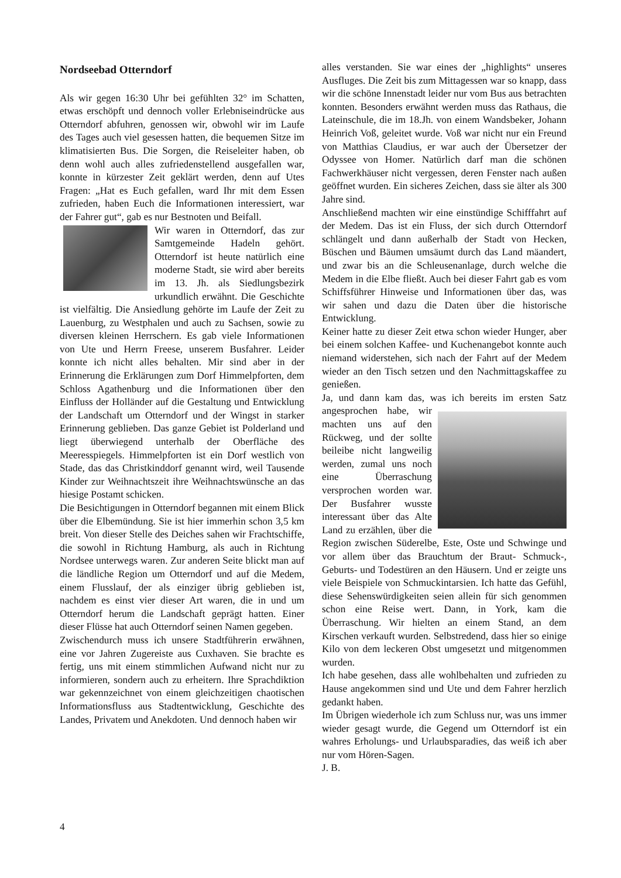Nordseebad Otterndorf
Als wir gegen 16:30 Uhr bei gefühlten 32° im Schatten, etwas erschöpft und dennoch voller Erlebniseindrücke aus Otterndorf abfuhren, genossen wir, obwohl wir im Laufe des Tages auch viel gesessen hatten, die bequemen Sitze im klimatisierten Bus. Die Sorgen, die Reiseleiter haben, ob denn wohl auch alles zufriedenstellend ausgefallen war, konnte in kürzester Zeit geklärt werden, denn auf Utes Fragen: „Hat es Euch gefallen, ward Ihr mit dem Essen zufrieden, haben Euch die Informationen interessiert, war der Fahrer gut“, gab es nur Bestnoten und Beifall.
Wir waren in Otterndorf, das zur Samtgemeinde Hadeln gehört. Otterndorf ist heute natürlich eine moderne Stadt, sie wird aber bereits im 13. Jh. als Siedlungsbezirk urkundlich erwähnt. Die Geschichte ist vielfältig. Die Ansiedlung gehörte im Laufe der Zeit zu Lauenburg, zu Westphalen und auch zu Sachsen, sowie zu diversen kleinen Herrschern. Es gab viele Informationen von Ute und Herrn Freese, unserem Busfahrer. Leider konnte ich nicht alles behalten. Mir sind aber in der Erinnerung die Erklärungen zum Dorf Himmelpforten, dem Schloss Agathenburg und die Informationen über den Einfluss der Holländer auf die Gestaltung und Entwicklung der Landschaft um Otterndorf und der Wingst in starker Erinnerung geblieben. Das ganze Gebiet ist Polderland und liegt überwiegend unterhalb der Oberfläche des Meeresspiegels. Himmelpforten ist ein Dorf westlich von Stade, das das Christkinddorf genannt wird, weil Tausende Kinder zur Weihnachtszeit ihre Weihnachtswünsche an das hiesige Postamt schicken.
Die Besichtigungen in Otterndorf begannen mit einem Blick über die Elbemündung. Sie ist hier immerhin schon 3,5 km breit. Von dieser Stelle des Deiches sahen wir Frachtschiffe, die sowohl in Richtung Hamburg, als auch in Richtung Nordsee unterwegs waren. Zur anderen Seite blickt man auf die ländliche Region um Otterndorf und auf die Medem, einem Flusslauf, der als einziger übrig geblieben ist, nachdem es einst vier dieser Art waren, die in und um Otterndorf herum die Landschaft geprägt hatten. Einer dieser Flüsse hat auch Otterndorf seinen Namen gegeben.
Zwischendurch muss ich unsere Stadtführerin erwähnen, eine vor Jahren Zugereiste aus Cuxhaven. Sie brachte es fertig, uns mit einem stimmlichen Aufwand nicht nur zu informieren, sondern auch zu erheitern. Ihre Sprachdiktion war gekennzeichnet von einem gleichzeitigen chaotischen Informationsfluss aus Stadtentwicklung, Geschichte des Landes, Privatem und Anekdoten. Und dennoch haben wir
alles verstanden. Sie war eines der „highlights“ unseres Ausfluges. Die Zeit bis zum Mittagessen war so knapp, dass wir die schöne Innenstadt leider nur vom Bus aus betrachten konnten. Besonders erwähnt werden muss das Rathaus, die Lateinschule, die im 18.Jh. von einem Wandsbeker, Johann Heinrich Voß, geleitet wurde. Voß war nicht nur ein Freund von Matthias Claudius, er war auch der Übersetzer der Odyssee von Homer. Natürlich darf man die schönen Fachwerkhäuser nicht vergessen, deren Fenster nach außen geöffnet wurden. Ein sicheres Zeichen, dass sie älter als 300 Jahre sind.
Anschließend machten wir eine einstündige Schifffahrt auf der Medem. Das ist ein Fluss, der sich durch Otterndorf schlängelt und dann außerhalb der Stadt von Hecken, Büschen und Bäumen umsäumt durch das Land mäandert, und zwar bis an die Schleusenanlage, durch welche die Medem in die Elbe fließt. Auch bei dieser Fahrt gab es vom Schiffsführer Hinweise und Informationen über das, was wir sahen und dazu die Daten über die historische Entwicklung.
Keiner hatte zu dieser Zeit etwa schon wieder Hunger, aber bei einem solchen Kaffee- und Kuchenangebot konnte auch niemand widerstehen, sich nach der Fahrt auf der Medem wieder an den Tisch setzen und den Nachmittagskaffee zu genießen.
Ja, und dann kam das, was ich bereits im ersten Satz angesprochen habe, wir machten uns auf den Rückweg, und der sollte beileibe nicht langweilig werden, zumal uns noch eine Überraschung versprochen worden war. Der Busfahrer wusste interessant über das Alte Land zu erzählen, über die Region zwischen Süderelbe, Este, Oste und Schwinge und vor allem über das Brauchtum der Braut- Schmuck-, Geburts- und Todestüren an den Häusern. Und er zeigte uns viele Beispiele von Schmuckintarsien. Ich hatte das Gefühl, diese Sehenswürdigkeiten seien allein für sich genommen schon eine Reise wert. Dann, in York, kam die Überraschung. Wir hielten an einem Stand, an dem Kirschen verkauft wurden. Selbstredend, dass hier so einige Kilo von dem leckeren Obst umgesetzt und mitgenommen wurden.
Ich habe gesehen, dass alle wohlbehalten und zufrieden zu Hause angekommen sind und Ute und dem Fahrer herzlich gedankt haben.
Im Übrigen wiederhole ich zum Schluss nur, was uns immer wieder gesagt wurde, die Gegend um Otterndorf ist ein wahres Erholungs- und Urlaubsparadies, das weiß ich aber nur vom Hören-Sagen.
J. B.
4